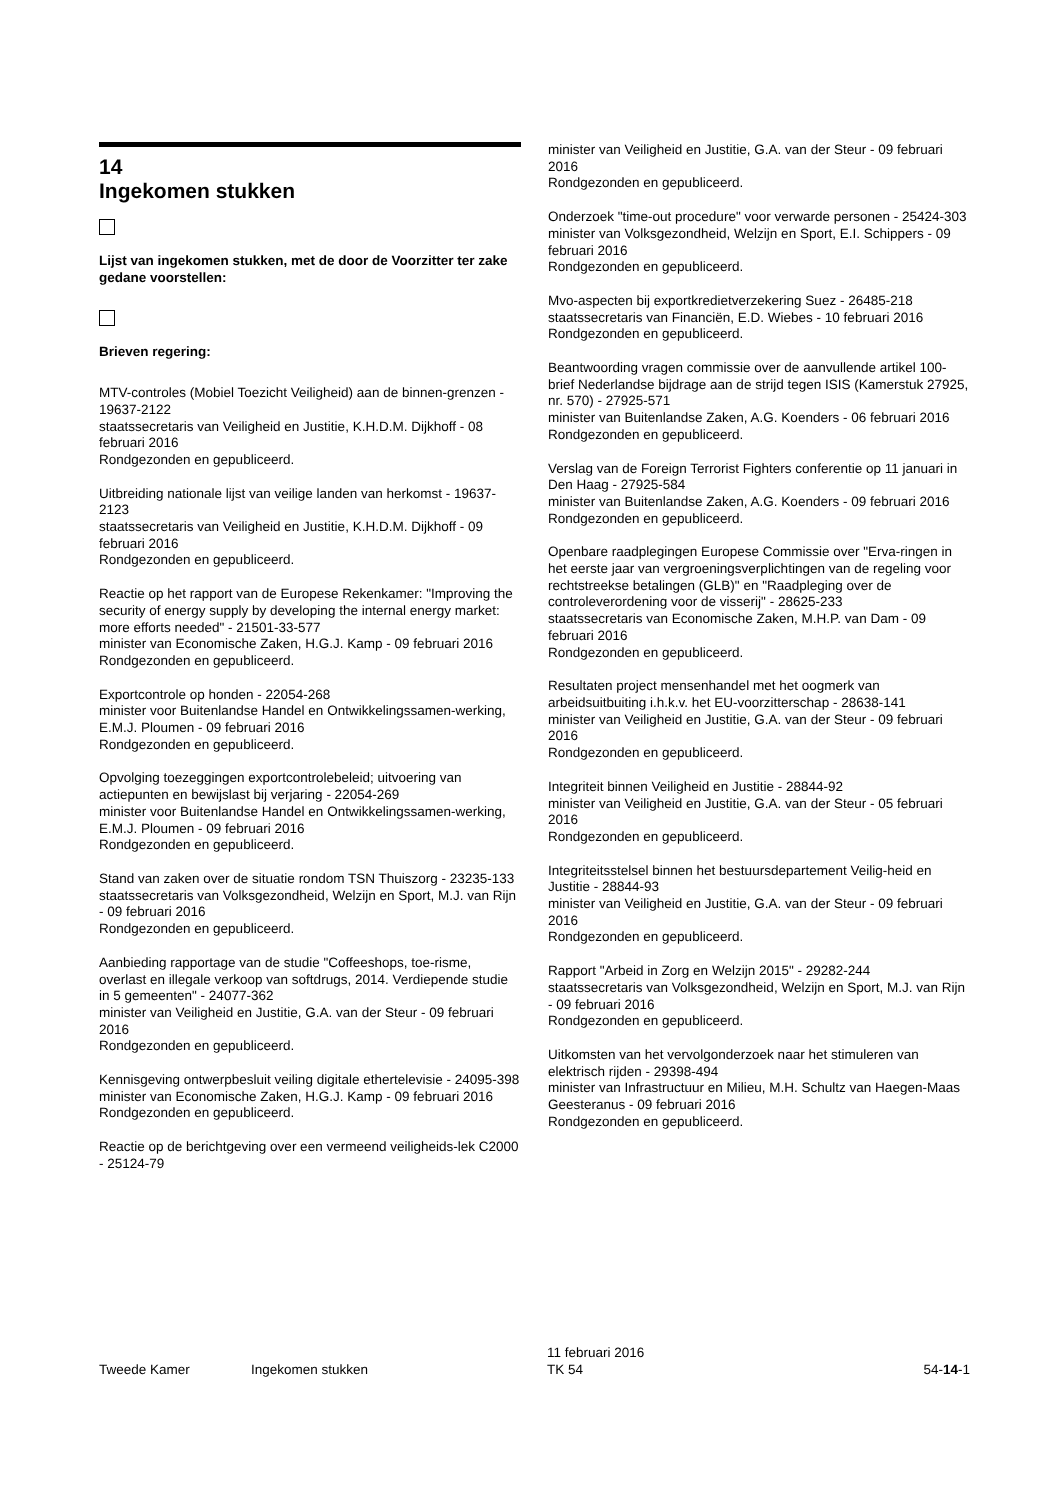14
Ingekomen stukken
Lijst van ingekomen stukken, met de door de Voorzitter ter zake gedane voorstellen:
Brieven regering:
MTV-controles (Mobiel Toezicht Veiligheid) aan de binnen-grenzen - 19637-2122
staatssecretaris van Veiligheid en Justitie, K.H.D.M. Dijkhoff - 08 februari 2016
Rondgezonden en gepubliceerd.
Uitbreiding nationale lijst van veilige landen van herkomst - 19637-2123
staatssecretaris van Veiligheid en Justitie, K.H.D.M. Dijkhoff - 09 februari 2016
Rondgezonden en gepubliceerd.
Reactie op het rapport van de Europese Rekenkamer: "Improving the security of energy supply by developing the internal energy market: more efforts needed" - 21501-33-577
minister van Economische Zaken, H.G.J. Kamp - 09 februari 2016
Rondgezonden en gepubliceerd.
Exportcontrole op honden - 22054-268
minister voor Buitenlandse Handel en Ontwikkelingssamen-werking, E.M.J. Ploumen - 09 februari 2016
Rondgezonden en gepubliceerd.
Opvolging toezeggingen exportcontrolebeleid; uitvoering van actiepunten en bewijslast bij verjaring - 22054-269
minister voor Buitenlandse Handel en Ontwikkelingssamen-werking, E.M.J. Ploumen - 09 februari 2016
Rondgezonden en gepubliceerd.
Stand van zaken over de situatie rondom TSN Thuiszorg - 23235-133
staatssecretaris van Volksgezondheid, Welzijn en Sport, M.J. van Rijn - 09 februari 2016
Rondgezonden en gepubliceerd.
Aanbieding rapportage van de studie "Coffeeshops, toe-risme, overlast en illegale verkoop van softdrugs, 2014. Verdiepende studie in 5 gemeenten" - 24077-362
minister van Veiligheid en Justitie, G.A. van der Steur - 09 februari 2016
Rondgezonden en gepubliceerd.
Kennisgeving ontwerpbesluit veiling digitale ethertelevisie - 24095-398
minister van Economische Zaken, H.G.J. Kamp - 09 februari 2016
Rondgezonden en gepubliceerd.
Reactie op de berichtgeving over een vermeend veiligheids-lek C2000 - 25124-79
minister van Veiligheid en Justitie, G.A. van der Steur - 09 februari 2016
Rondgezonden en gepubliceerd.
Onderzoek "time-out procedure" voor verwarde personen - 25424-303
minister van Volksgezondheid, Welzijn en Sport, E.I. Schippers - 09 februari 2016
Rondgezonden en gepubliceerd.
Mvo-aspecten bij exportkredietverzekering Suez - 26485-218
staatssecretaris van Financiën, E.D. Wiebes - 10 februari 2016
Rondgezonden en gepubliceerd.
Beantwoording vragen commissie over de aanvullende artikel 100-brief Nederlandse bijdrage aan de strijd tegen ISIS (Kamerstuk 27925, nr. 570) - 27925-571
minister van Buitenlandse Zaken, A.G. Koenders - 06 februari 2016
Rondgezonden en gepubliceerd.
Verslag van de Foreign Terrorist Fighters conferentie op 11 januari in Den Haag - 27925-584
minister van Buitenlandse Zaken, A.G. Koenders - 09 februari 2016
Rondgezonden en gepubliceerd.
Openbare raadplegingen Europese Commissie over "Erva-ringen in het eerste jaar van vergroeningsverplichtingen van de regeling voor rechtstreekse betalingen (GLB)" en "Raadpleging over de controleverordening voor de visserij" - 28625-233
staatssecretaris van Economische Zaken, M.H.P. van Dam - 09 februari 2016
Rondgezonden en gepubliceerd.
Resultaten project mensenhandel met het oogmerk van arbeidsuitbuiting i.h.k.v. het EU-voorzitterschap - 28638-141
minister van Veiligheid en Justitie, G.A. van der Steur - 09 februari 2016
Rondgezonden en gepubliceerd.
Integriteit binnen Veiligheid en Justitie - 28844-92
minister van Veiligheid en Justitie, G.A. van der Steur - 05 februari 2016
Rondgezonden en gepubliceerd.
Integriteitsstelsel binnen het bestuursdepartement Veilig-heid en Justitie - 28844-93
minister van Veiligheid en Justitie, G.A. van der Steur - 09 februari 2016
Rondgezonden en gepubliceerd.
Rapport "Arbeid in Zorg en Welzijn 2015" - 29282-244
staatssecretaris van Volksgezondheid, Welzijn en Sport, M.J. van Rijn - 09 februari 2016
Rondgezonden en gepubliceerd.
Uitkomsten van het vervolgonderzoek naar het stimuleren van elektrisch rijden - 29398-494
minister van Infrastructuur en Milieu, M.H. Schultz van Haegen-Maas Geesteranus - 09 februari 2016
Rondgezonden en gepubliceerd.
Tweede Kamer Ingekomen stukken
11 februari 2016
TK 54
54-14-1